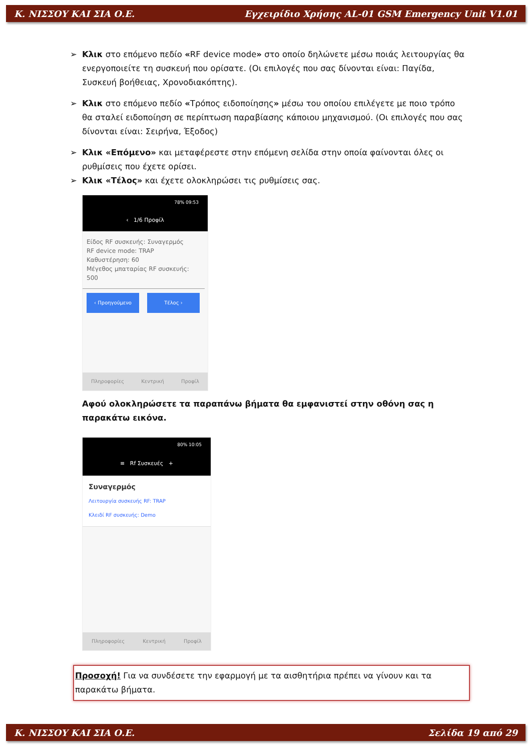Κ. ΝΙΣΣΟΥ ΚΑΙ ΣΙΑ Ο.Ε. Εγχειρίδιο Χρήσης AL-01 GSM Emergency Unit V1.01
➢ Κλικ στο επόμενο πεδίο «RF device mode» στο οποίο δηλώνετε μέσω ποιάς λειτουργίας θα ενεργοποιείτε τη συσκευή που ορίσατε. (Οι επιλογές που σας δίνονται είναι: Παγίδα, Συσκευή βοήθειας, Χρονοδιακόπτης).
➢ Κλικ στο επόμενο πεδίο «Τρόπος ειδοποίησης» μέσω του οποίου επιλέγετε με ποιο τρόπο θα σταλεί ειδοποίηση σε περίπτωση παραβίασης κάποιου μηχανισμού. (Οι επιλογές που σας δίνονται είναι: Σειρήνα, Έξοδος)
➢ Κλικ «Επόμενο» και μεταφέρεστε στην επόμενη σελίδα στην οποία φαίνονται όλες οι ρυθμίσεις που έχετε ορίσει.
➢ Κλικ «Τέλος» και έχετε ολοκληρώσει τις ρυθμίσεις σας.
78% 09:53
‹ 1/6 Προφίλ
Είδος RF συσκευής: Συναγερμός
RF device mode: TRAP
Καθυστέρηση: 60
Μέγεθος μπαταρίας RF συσκευής: 500
‹ Προηγούμενο Τέλος ›
Πληροφορίες Κεντρική Προφίλ
Αφού ολοκληρώσετε τα παραπάνω βήματα θα εμφανιστεί στην οθόνη σας η παρακάτω εικόνα.
80% 10:05
≡ Rf Συσκευές +
Συναγερμός
Λειτουργία συσκευής RF: TRAP
Κλειδί RF συσκευής: Demo
Πληροφορίες Κεντρική Προφίλ
Προσοχή! Για να συνδέσετε την εφαρμογή με τα αισθητήρια πρέπει να γίνουν και τα παρακάτω βήματα.
Κ. ΝΙΣΣΟΥ ΚΑΙ ΣΙΑ Ο.Ε. Σελίδα 19 από 29